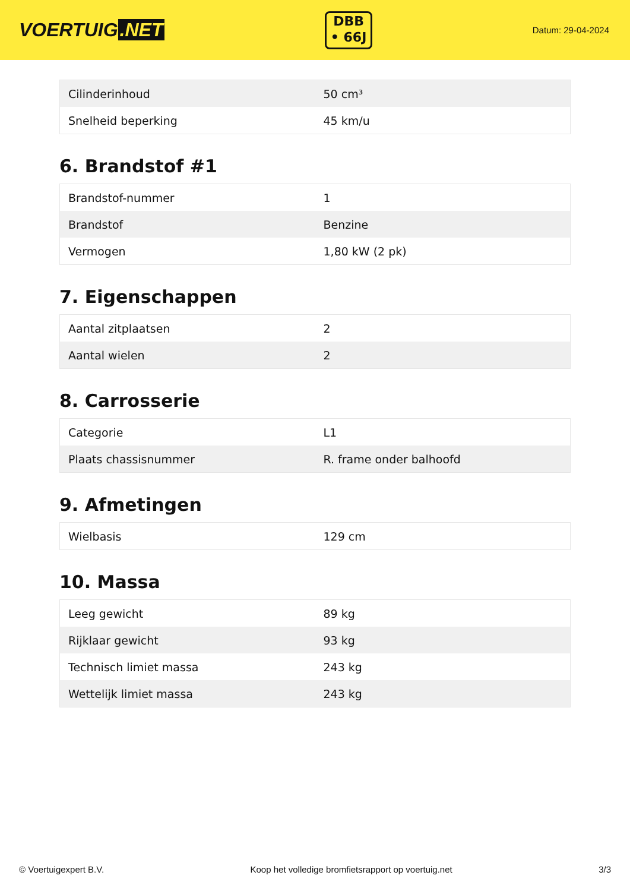VOERTUIG.NET
DBB
• 66J
Datum: 29-04-2024
| Cilinderinhoud | 50 cm³ |
| Snelheid beperking | 45 km/u |
6. Brandstof #1
| Brandstof-nummer | 1 |
| Brandstof | Benzine |
| Vermogen | 1,80 kW (2 pk) |
7. Eigenschappen
| Aantal zitplaatsen | 2 |
| Aantal wielen | 2 |
8. Carrosserie
| Categorie | L1 |
| Plaats chassisnummer | R. frame onder balhoofd |
9. Afmetingen
| Wielbasis | 129 cm |
10. Massa
| Leeg gewicht | 89 kg |
| Rijklaar gewicht | 93 kg |
| Technisch limiet massa | 243 kg |
| Wettelijk limiet massa | 243 kg |
© Voertuigexpert B.V. Koop het volledige bromfietsrapport op voertuig.net 3/3